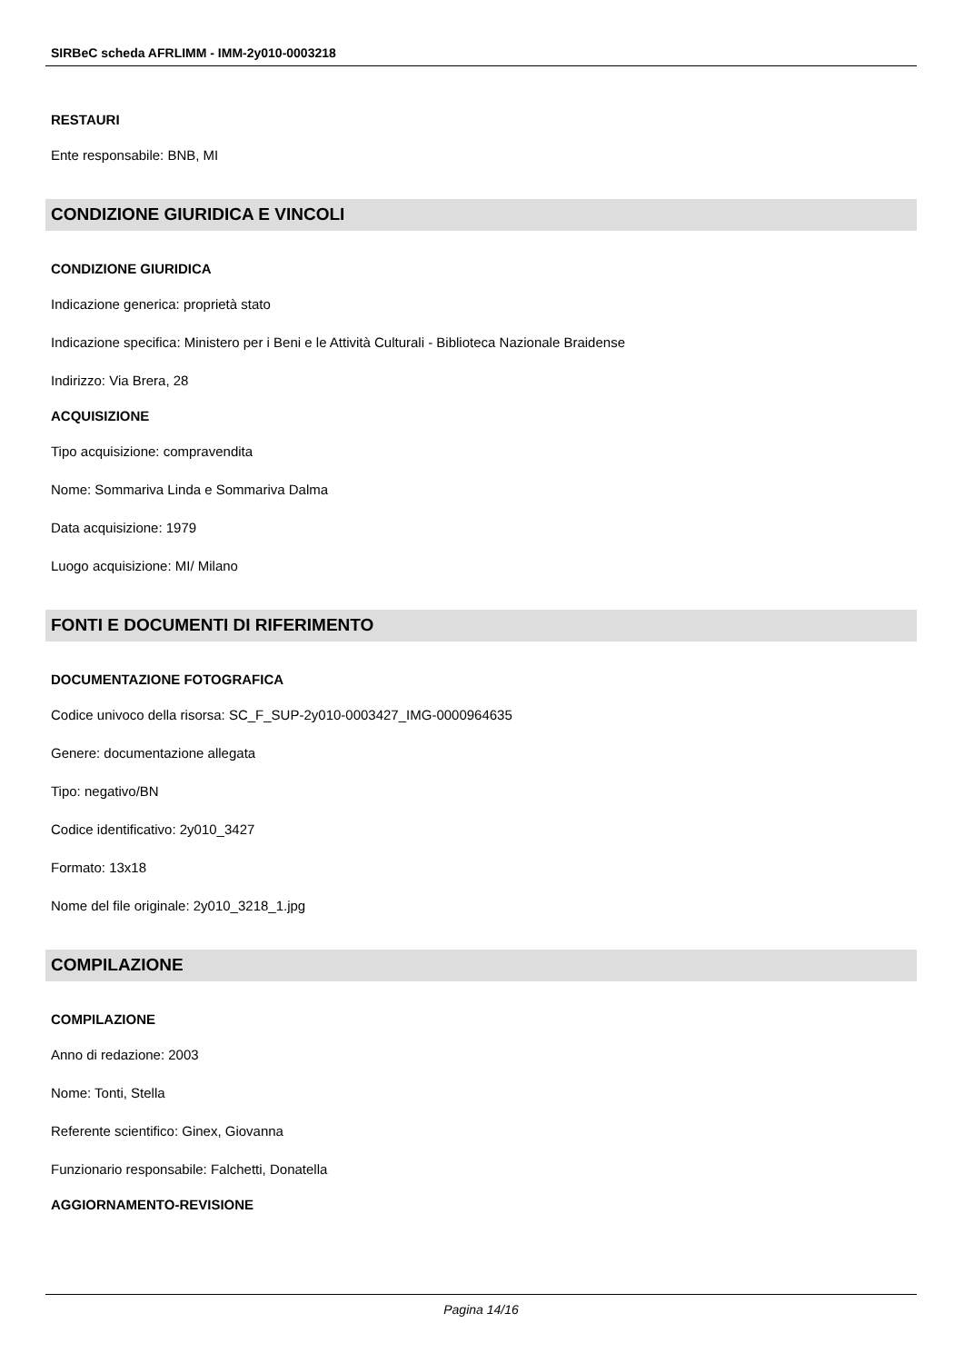SIRBeC scheda AFRLIMM - IMM-2y010-0003218
RESTAURI
Ente responsabile: BNB, MI
CONDIZIONE GIURIDICA E VINCOLI
CONDIZIONE GIURIDICA
Indicazione generica: proprietà stato
Indicazione specifica: Ministero per i Beni e le Attività Culturali - Biblioteca Nazionale Braidense
Indirizzo: Via Brera, 28
ACQUISIZIONE
Tipo acquisizione: compravendita
Nome: Sommariva Linda e Sommariva Dalma
Data acquisizione: 1979
Luogo acquisizione: MI/ Milano
FONTI E DOCUMENTI DI RIFERIMENTO
DOCUMENTAZIONE FOTOGRAFICA
Codice univoco della risorsa: SC_F_SUP-2y010-0003427_IMG-0000964635
Genere: documentazione allegata
Tipo: negativo/BN
Codice identificativo: 2y010_3427
Formato: 13x18
Nome del file originale: 2y010_3218_1.jpg
COMPILAZIONE
COMPILAZIONE
Anno di redazione: 2003
Nome: Tonti, Stella
Referente scientifico: Ginex, Giovanna
Funzionario responsabile: Falchetti, Donatella
AGGIORNAMENTO-REVISIONE
Pagina 14/16